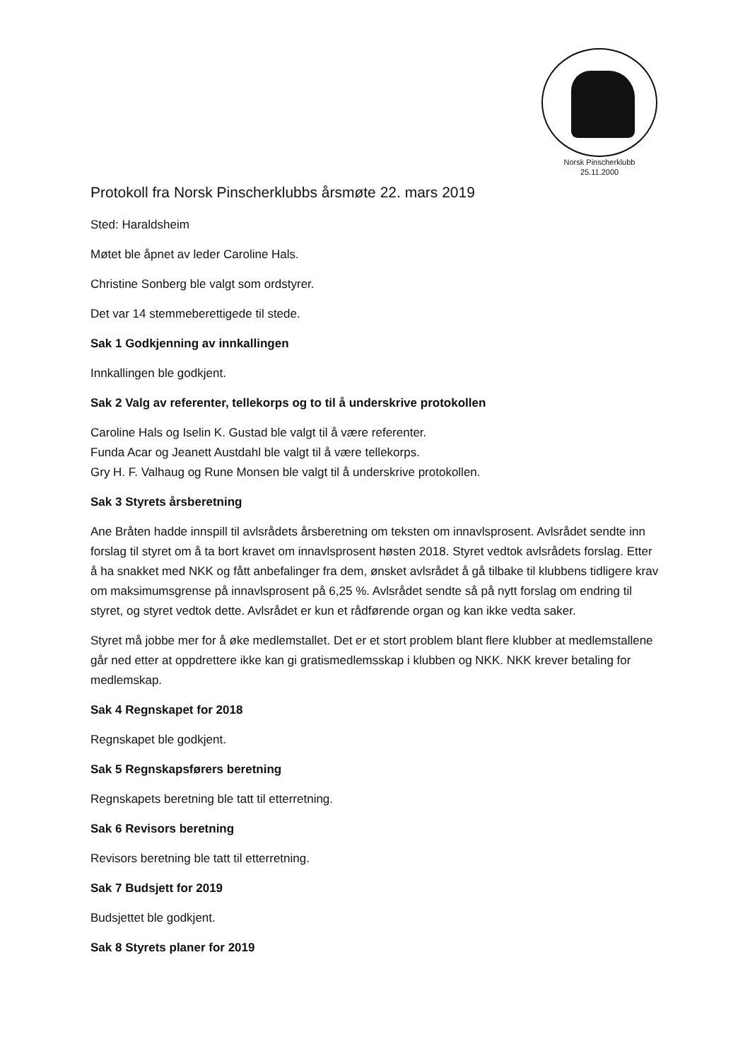Norsk Pinscherklubb
25.11.2000
Protokoll fra Norsk Pinscherklubbs årsmøte 22. mars 2019
Sted: Haraldsheim
Møtet ble åpnet av leder Caroline Hals.
Christine Sonberg ble valgt som ordstyrer.
Det var 14 stemmeberettigede til stede.
Sak 1 Godkjenning av innkallingen
Innkallingen ble godkjent.
Sak 2 Valg av referenter, tellekorps og to til å underskrive protokollen
Caroline Hals og Iselin K. Gustad ble valgt til å være referenter.
Funda Acar og Jeanett Austdahl ble valgt til å være tellekorps.
Gry H. F. Valhaug og Rune Monsen ble valgt til å underskrive protokollen.
Sak 3 Styrets årsberetning
Ane Bråten hadde innspill til avlsrådets årsberetning om teksten om innavlsprosent. Avlsrådet sendte inn forslag til styret om å ta bort kravet om innavlsprosent høsten 2018. Styret vedtok avlsrådets forslag. Etter å ha snakket med NKK og fått anbefalinger fra dem, ønsket avlsrådet å gå tilbake til klubbens tidligere krav om maksimumsgrense på innavlsprosent på 6,25 %. Avlsrådet sendte så på nytt forslag om endring til styret, og styret vedtok dette. Avlsrådet er kun et rådførende organ og kan ikke vedta saker.
Styret må jobbe mer for å øke medlemstallet. Det er et stort problem blant flere klubber at medlemstallene går ned etter at oppdrettere ikke kan gi gratismedlemsskap i klubben og NKK. NKK krever betaling for medlemskap.
Sak 4 Regnskapet for 2018
Regnskapet ble godkjent.
Sak 5 Regnskapsførers beretning
Regnskapets beretning ble tatt til etterretning.
Sak 6 Revisors beretning
Revisors beretning ble tatt til etterretning.
Sak 7 Budsjett for 2019
Budsjettet ble godkjent.
Sak 8 Styrets planer for 2019